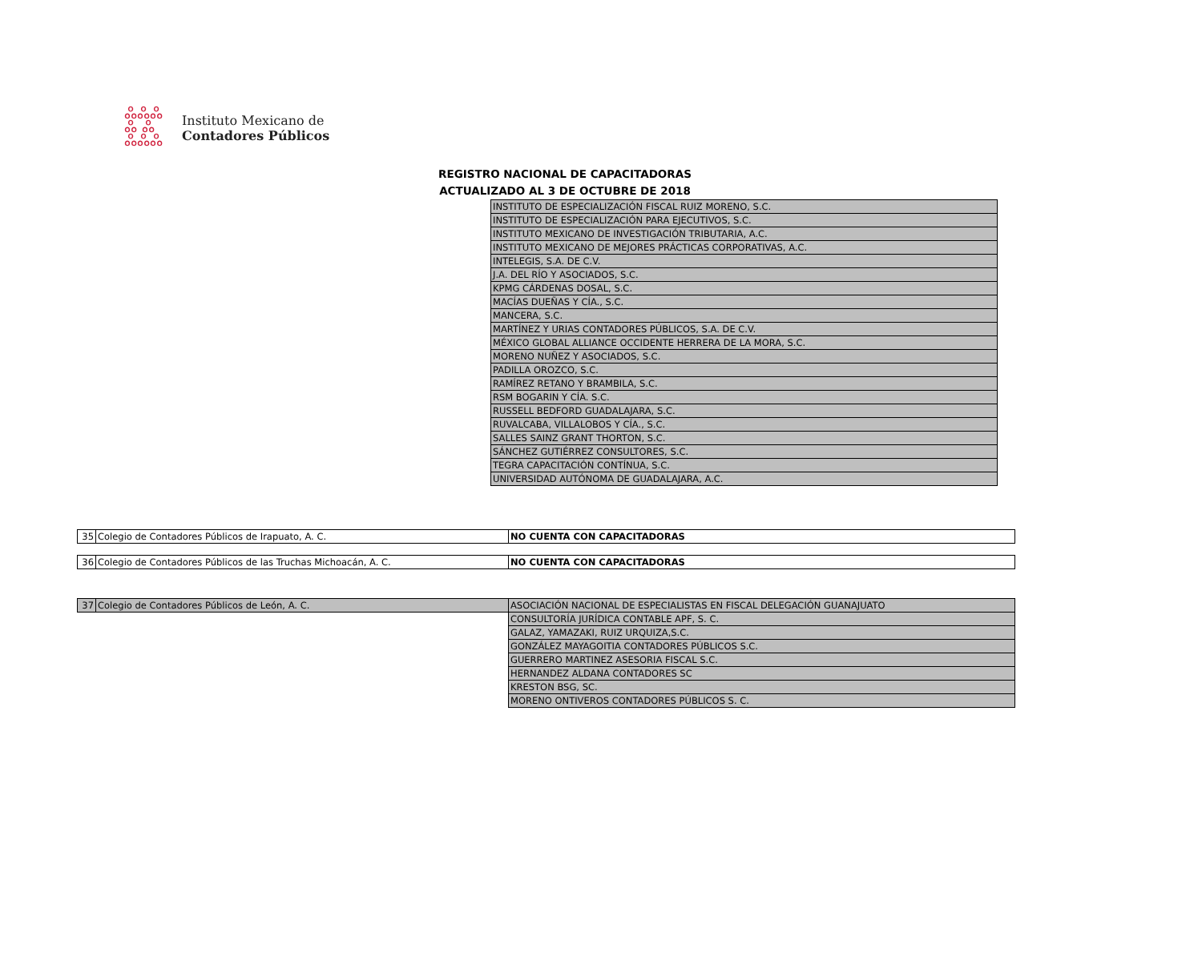ஃஃஃ
ஃ ஃ
ஃஃஃ
Instituto Mexicano de
Contadores Públicos
REGISTRO NACIONAL DE CAPACITADORAS
ACTUALIZADO AL 3 DE OCTUBRE DE 2018
| INSTITUTO DE ESPECIALIZACIÓN FISCAL RUIZ MORENO, S.C. |
| INSTITUTO DE ESPECIALIZACIÓN PARA EJECUTIVOS, S.C. |
| INSTITUTO MEXICANO DE INVESTIGACIÓN TRIBUTARIA, A.C. |
| INSTITUTO MEXICANO DE MEJORES PRÁCTICAS CORPORATIVAS, A.C. |
| INTELEGIS, S.A. DE C.V. |
| J.A. DEL RÍO Y ASOCIADOS, S.C. |
| KPMG CÁRDENAS DOSAL, S.C. |
| MACÍAS DUEÑAS Y CÍA., S.C. |
| MANCERA, S.C. |
| MARTÍNEZ Y URIAS CONTADORES PÚBLICOS, S.A. DE C.V. |
| MÉXICO GLOBAL ALLIANCE OCCIDENTE HERRERA DE LA MORA, S.C. |
| MORENO NUÑEZ Y ASOCIADOS, S.C. |
| PADILLA OROZCO, S.C. |
| RAMÍREZ RETANO Y BRAMBILA, S.C. |
| RSM BOGARIN Y CÍA. S.C. |
| RUSSELL BEDFORD GUADALAJARA, S.C. |
| RUVALCABA, VILLALOBOS Y CÍA., S.C. |
| SALLES SAINZ GRANT THORTON, S.C. |
| SÁNCHEZ GUTIÉRREZ CONSULTORES, S.C. |
| TEGRA CAPACITACIÓN CONTÍNUA, S.C. |
| UNIVERSIDAD AUTÓNOMA DE GUADALAJARA, A.C. |
| 35 | Colegio de Contadores Públicos de Irapuato, A. C. | NO CUENTA CON CAPACITADORAS |
| 36 | Colegio de Contadores Públicos de las Truchas Michoacán, A. C. | NO CUENTA CON CAPACITADORAS |
| 37 | Colegio de Contadores Públicos de León, A. C. | ASOCIACIÓN NACIONAL DE ESPECIALISTAS EN FISCAL DELEGACIÓN GUANAJUATO |
| | | CONSULTORÍA JURÍDICA CONTABLE APF, S. C. |
| | | GALAZ, YAMAZAKI, RUIZ URQUIZA,S.C. |
| | | GONZÁLEZ MAYAGOITIA CONTADORES PÚBLICOS S.C. |
| | | GUERRERO MARTINEZ ASESORIA FISCAL S.C. |
| | | HERNANDEZ ALDANA CONTADORES SC |
| | | KRESTON BSG, SC. |
| | | MORENO ONTIVEROS CONTADORES PÚBLICOS S. C. |